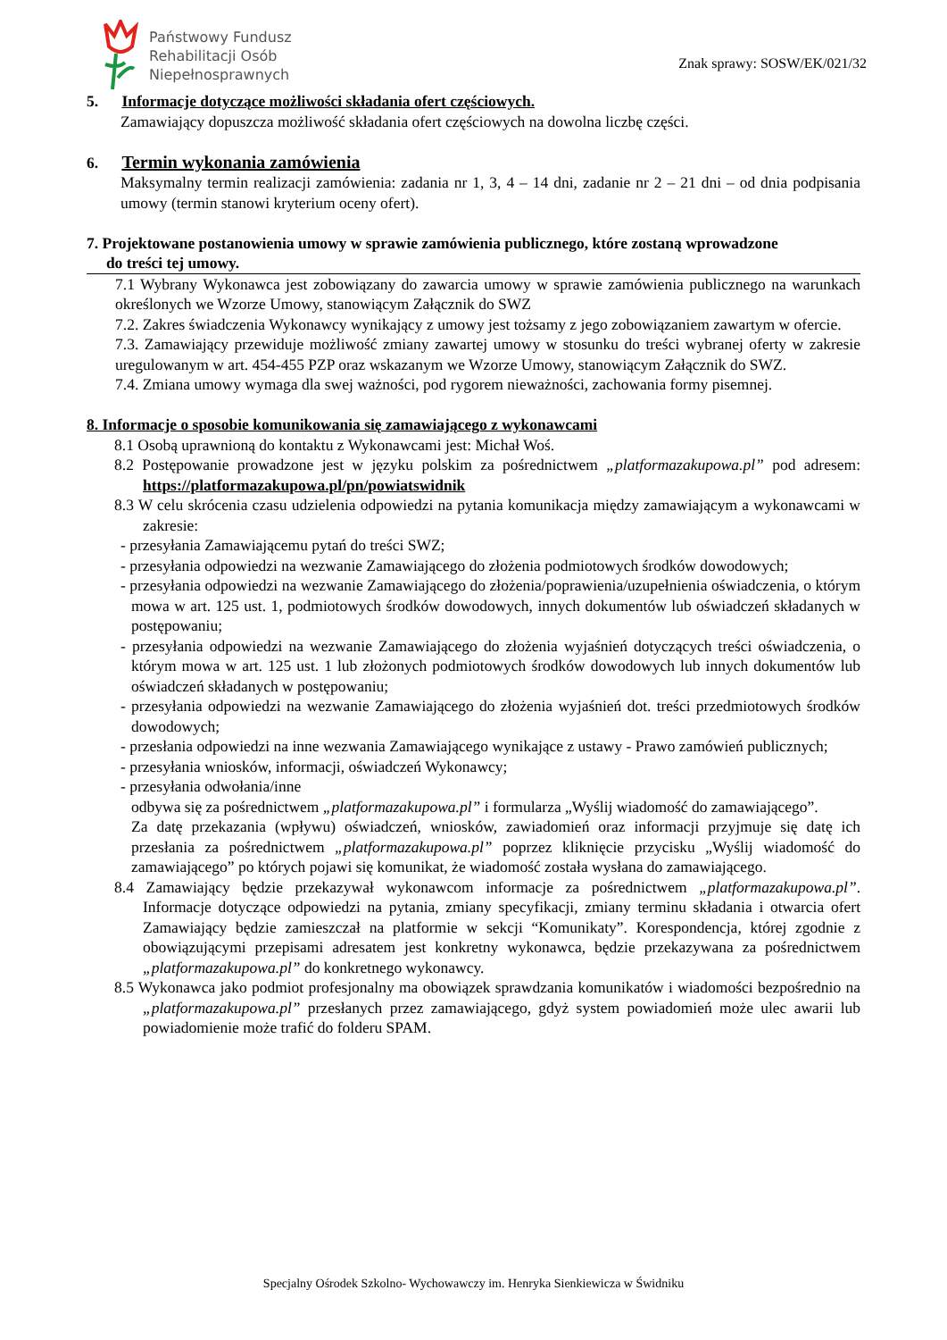Państwowy Fundusz
Rehabilitacji Osób
Niepełnosprawnych
Znak sprawy: SOSW/EK/021/32
5. Informacje dotyczące możliwości składania ofert częściowych.
Zamawiający dopuszcza możliwość składania ofert częściowych na dowolna liczbę części.
6. Termin wykonania zamówienia
Maksymalny termin realizacji zamówienia: zadania nr 1, 3, 4 – 14 dni, zadanie nr 2 – 21 dni – od dnia podpisania umowy (termin stanowi kryterium oceny ofert).
7. Projektowane postanowienia umowy w sprawie zamówienia publicznego, które zostaną wprowadzone
do treści tej umowy.
7.1 Wybrany Wykonawca jest zobowiązany do zawarcia umowy w sprawie zamówienia publicznego na warunkach określonych we Wzorze Umowy, stanowiącym Załącznik do SWZ
7.2. Zakres świadczenia Wykonawcy wynikający z umowy jest tożsamy z jego zobowiązaniem zawartym w ofercie.
7.3. Zamawiający przewiduje możliwość zmiany zawartej umowy w stosunku do treści wybranej oferty w zakresie uregulowanym w art. 454-455 PZP oraz wskazanym we Wzorze Umowy, stanowiącym Załącznik do SWZ.
7.4. Zmiana umowy wymaga dla swej ważności, pod rygorem nieważności, zachowania formy pisemnej.
8. Informacje o sposobie komunikowania się zamawiającego z wykonawcami
8.1 Osobą uprawnioną do kontaktu z Wykonawcami jest: Michał Woś.
8.2 Postępowanie prowadzone jest w języku polskim za pośrednictwem „platformazakupowa.pl” pod adresem: https://platformazakupowa.pl/pn/powiatswidnik
8.3 W celu skrócenia czasu udzielenia odpowiedzi na pytania komunikacja między zamawiającym a wykonawcami w zakresie:
- przesyłania Zamawiającemu pytań do treści SWZ;
- przesyłania odpowiedzi na wezwanie Zamawiającego do złożenia podmiotowych środków dowodowych;
- przesyłania odpowiedzi na wezwanie Zamawiającego do złożenia/poprawienia/uzupełnienia oświadczenia, o którym mowa w art. 125 ust. 1, podmiotowych środków dowodowych, innych dokumentów lub oświadczeń składanych w postępowaniu;
- przesyłania odpowiedzi na wezwanie Zamawiającego do złożenia wyjaśnień dotyczących treści oświadczenia, o którym mowa w art. 125 ust. 1 lub złożonych podmiotowych środków dowodowych lub innych dokumentów lub oświadczeń składanych w postępowaniu;
- przesyłania odpowiedzi na wezwanie Zamawiającego do złożenia wyjaśnień dot. treści przedmiotowych środków dowodowych;
- przesłania odpowiedzi na inne wezwania Zamawiającego wynikające z ustawy - Prawo zamówień publicznych;
- przesyłania wniosków, informacji, oświadczeń Wykonawcy;
- przesyłania odwołania/inne
odbywa się za pośrednictwem „platformazakupowa.pl” i formularza „Wyślij wiadomość do zamawiającego”.
Za datę przekazania (wpływu) oświadczeń, wniosków, zawiadomień oraz informacji przyjmuje się datę ich przesłania za pośrednictwem „platformazakupowa.pl” poprzez kliknięcie przycisku „Wyślij wiadomość do zamawiającego” po których pojawi się komunikat, że wiadomość została wysłana do zamawiającego.
8.4 Zamawiający będzie przekazywał wykonawcom informacje za pośrednictwem „platformazakupowa.pl”. Informacje dotyczące odpowiedzi na pytania, zmiany specyfikacji, zmiany terminu składania i otwarcia ofert Zamawiający będzie zamieszczał na platformie w sekcji “Komunikaty”. Korespondencja, której zgodnie z obowiązującymi przepisami adresatem jest konkretny wykonawca, będzie przekazywana za pośrednictwem „platformazakupowa.pl” do konkretnego wykonawcy.
8.5 Wykonawca jako podmiot profesjonalny ma obowiązek sprawdzania komunikatów i wiadomości bezpośrednio na „platformazakupowa.pl” przesłanych przez zamawiającego, gdyż system powiadomień może ulec awarii lub powiadomienie może trafić do folderu SPAM.
Specjalny Ośrodek Szkolno- Wychowawczy im. Henryka Sienkiewicza w Świdniku